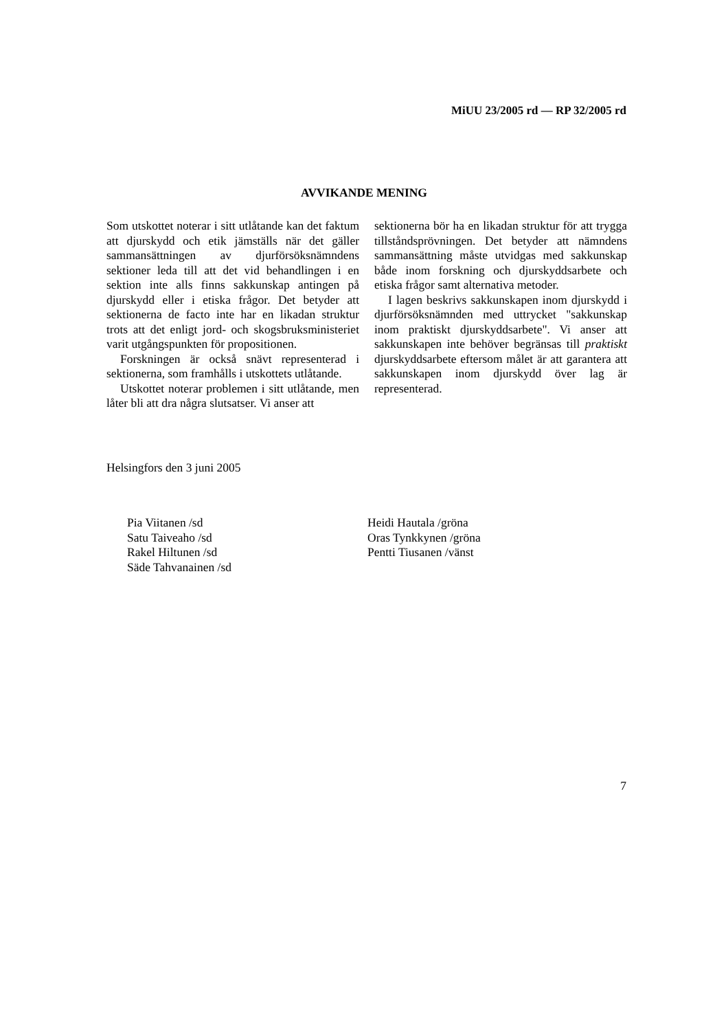MiUU 23/2005 rd — RP 32/2005 rd
AVVIKANDE MENING
Som utskottet noterar i sitt utlåtande kan det faktum att djurskydd och etik jämställs när det gäller sammansättningen av djurförsöksnämndens sektioner leda till att det vid behandlingen i en sektion inte alls finns sakkunskap antingen på djurskydd eller i etiska frågor. Det betyder att sektionerna de facto inte har en likadan struktur trots att det enligt jord- och skogsbruksministeriet varit utgångspunkten för propositionen.
Forskningen är också snävt representerad i sektionerna, som framhålls i utskottets utlåtande.
Utskottet noterar problemen i sitt utlåtande, men låter bli att dra några slutsatser. Vi anser att
sektionerna bör ha en likadan struktur för att trygga tillståndsprövningen. Det betyder att nämndens sammansättning måste utvidgas med sakkunskap både inom forskning och djurskyddsarbete och etiska frågor samt alternativa metoder.
I lagen beskrivs sakkunskapen inom djurskydd i djurförsöksnämnden med uttrycket "sakkunskap inom praktiskt djurskyddsarbete". Vi anser att sakkunskapen inte behöver begränsas till praktiskt djurskyddsarbete eftersom målet är att garantera att sakkunskapen inom djurskydd över lag är representerad.
Helsingfors den 3 juni 2005
Pia Viitanen /sd
Satu Taiveaho /sd
Rakel Hiltunen /sd
Säde Tahvanainen /sd
Heidi Hautala /gröna
Oras Tynkkynen /gröna
Pentti Tiusanen /vänst
7